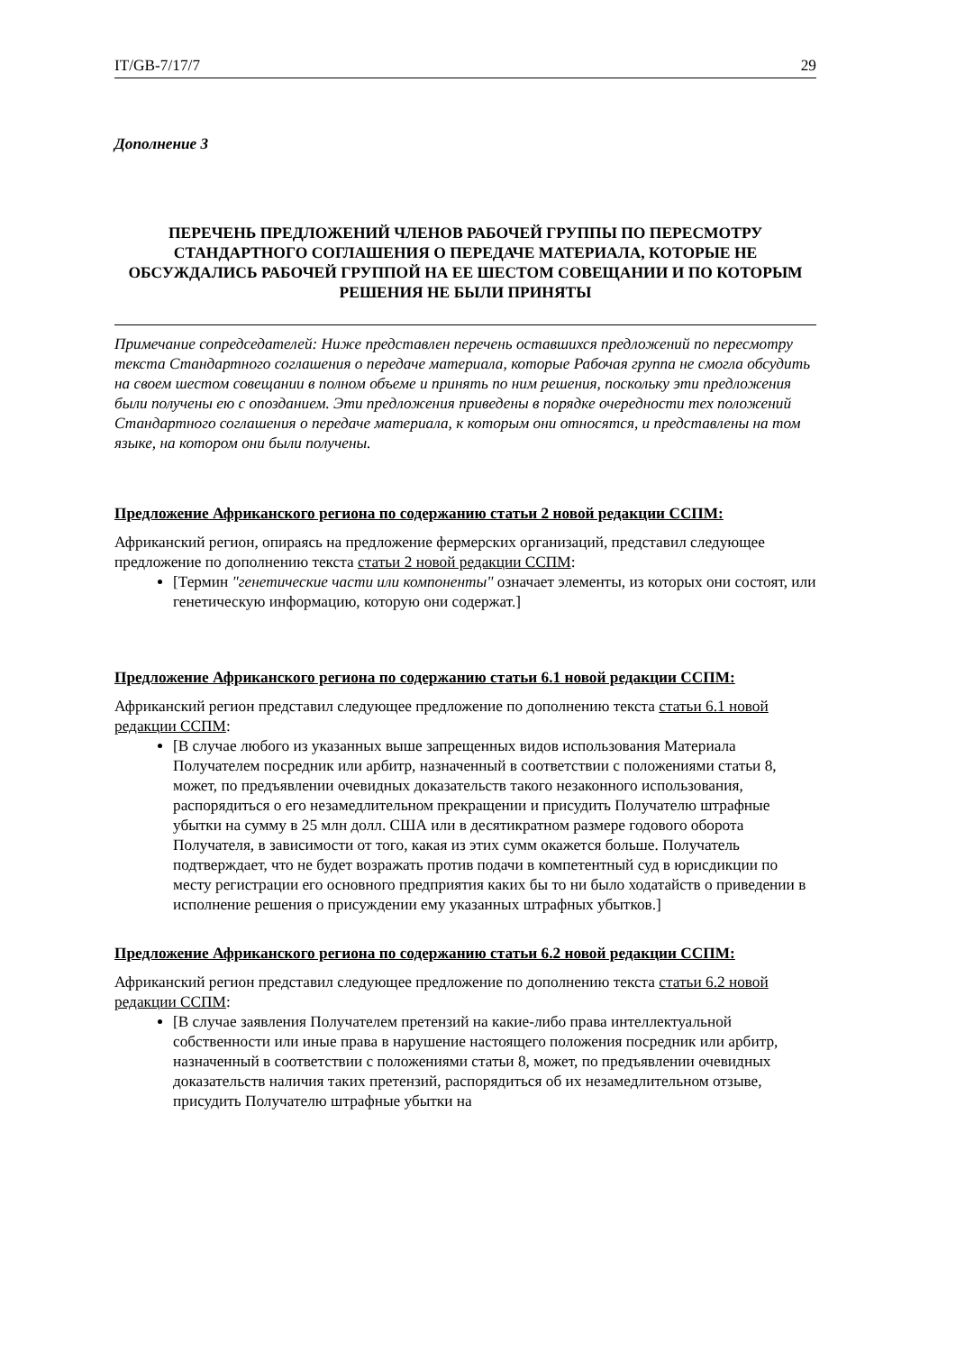IT/GB-7/17/7 29
Дополнение 3
ПЕРЕЧЕНЬ ПРЕДЛОЖЕНИЙ ЧЛЕНОВ РАБОЧЕЙ ГРУППЫ ПО ПЕРЕСМОТРУ СТАНДАРТНОГО СОГЛАШЕНИЯ О ПЕРЕДАЧЕ МАТЕРИАЛА, КОТОРЫЕ НЕ ОБСУЖДАЛИСЬ РАБОЧЕЙ ГРУППОЙ НА ЕЕ ШЕСТОМ СОВЕЩАНИИ И ПО КОТОРЫМ РЕШЕНИЯ НЕ БЫЛИ ПРИНЯТЫ
Примечание сопредседателей: Ниже представлен перечень оставшихся предложений по пересмотру текста Стандартного соглашения о передаче материала, которые Рабочая группа не смогла обсудить на своем шестом совещании в полном объеме и принять по ним решения, поскольку эти предложения были получены ею с опозданием. Эти предложения приведены в порядке очередности тех положений Стандартного соглашения о передаче материала, к которым они относятся, и представлены на том языке, на котором они были получены.
Предложение Африканского региона по содержанию статьи 2 новой редакции ССПМ:
Африканский регион, опираясь на предложение фермерских организаций, представил следующее предложение по дополнению текста статьи 2 новой редакции ССПМ:
[Термин "генетические части или компоненты" означает элементы, из которых они состоят, или генетическую информацию, которую они содержат.]
Предложение Африканского региона по содержанию статьи 6.1 новой редакции ССПМ:
Африканский регион представил следующее предложение по дополнению текста статьи 6.1 новой редакции ССПМ:
[В случае любого из указанных выше запрещенных видов использования Материала Получателем посредник или арбитр, назначенный в соответствии с положениями статьи 8, может, по предъявлении очевидных доказательств такого незаконного использования, распорядиться о его незамедлительном прекращении и присудить Получателю штрафные убытки на сумму в 25 млн долл. США или в десятикратном размере годового оборота Получателя, в зависимости от того, какая из этих сумм окажется больше. Получатель подтверждает, что не будет возражать против подачи в компетентный суд в юрисдикции по месту регистрации его основного предприятия каких бы то ни было ходатайств о приведении в исполнение решения о присуждении ему указанных штрафных убытков.]
Предложение Африканского региона по содержанию статьи 6.2 новой редакции ССПМ:
Африканский регион представил следующее предложение по дополнению текста статьи 6.2 новой редакции ССПМ:
[В случае заявления Получателем претензий на какие-либо права интеллектуальной собственности или иные права в нарушение настоящего положения посредник или арбитр, назначенный в соответствии с положениями статьи 8, может, по предъявлении очевидных доказательств наличия таких претензий, распорядиться об их незамедлительном отзыве, присудить Получателю штрафные убытки на